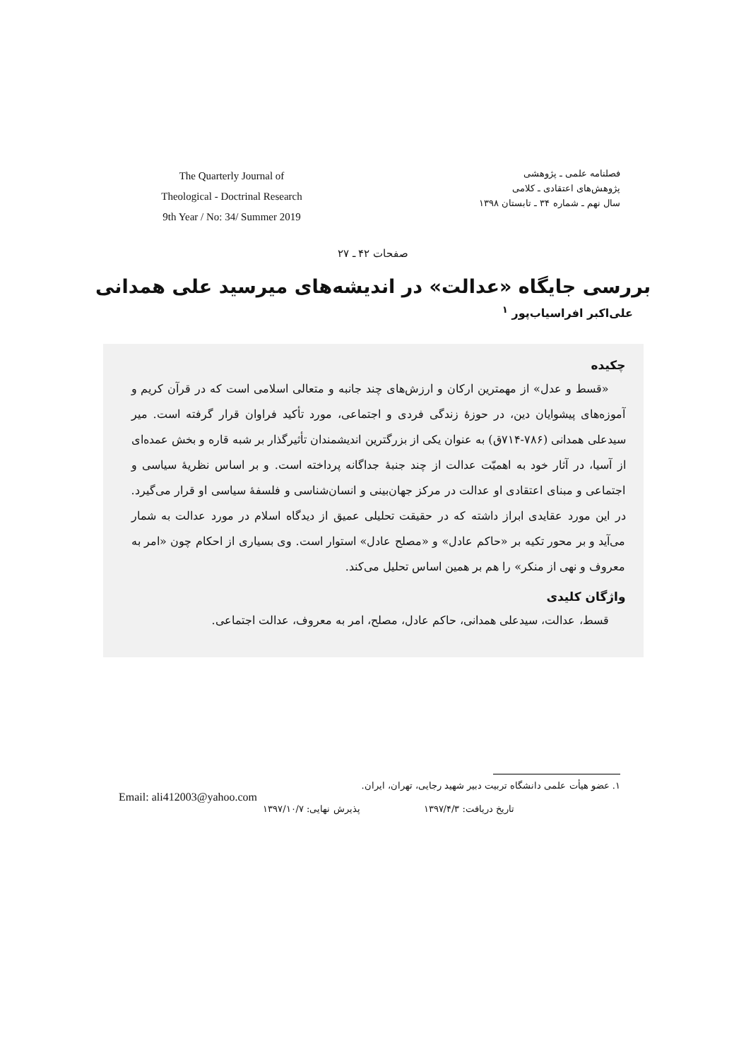The Quarterly Journal of
Theological - Doctrinal Research
9th Year / No: 34/ Summer 2019
فصلنامه علمی ـ پژوهشی
پژوهش‌های اعتقادی ـ کلامی
سال نهم ـ شماره ۳۴ ـ تابستان ۱۳۹۸
صفحات ۴۲ ـ ۲۷
بررسی جایگاه «عدالت» در اندیشه‌های میرسید علی همدانی
علی‌اکبر افراسیاب‌پور <sup>۱</sup>
چکیده
«قسط و عدل» از مهمترین ارکان و ارزش‌های چند جانبه و متعالی اسلامی است که در قرآن کریم و آموزه‌های پیشوایان دین، در حوزهٔ زندگی فردی و اجتماعی، مورد تأکید فراوان قرار گرفته است. میر سیدعلی همدانی (۷۸۶-۷۱۴ق) به عنوان یکی از بزرگترین اندیشمندان تأثیرگذار بر شبه قاره و بخش عمده‌ای از آسیا، در آثار خود به اهمیّت عدالت از چند جنبهٔ جداگانه پرداخته است. و بر اساس نظریهٔ سیاسی و اجتماعی و مبنای اعتقادی او عدالت در مرکز جهان‌بینی و انسان‌شناسی و فلسفهٔ سیاسی او قرار می‌گیرد. در این مورد عقایدی ابراز داشته که در حقیقت تحلیلی عمیق از دیدگاه اسلام در مورد عدالت به شمار می‌آید و بر محور تکیه بر «حاکم عادل» و «مصلح عادل» استوار است. وی بسیاری از احکام چون «امر به معروف و نهی از منکر» را هم بر همین اساس تحلیل می‌کند.
واژگان کلیدی
قسط، عدالت، سیدعلی همدانی، حاکم عادل، مصلح، امر به معروف، عدالت اجتماعی.
۱. عضو هیأت علمی دانشگاه تربیت دبیر شهید رجایی، تهران، ایران.
Email: ali412003@yahoo.com
تاریخ دریافت: ۱۳۹۷/۴/۳ پذیرش نهایی: ۱۳۹۷/۱۰/۷